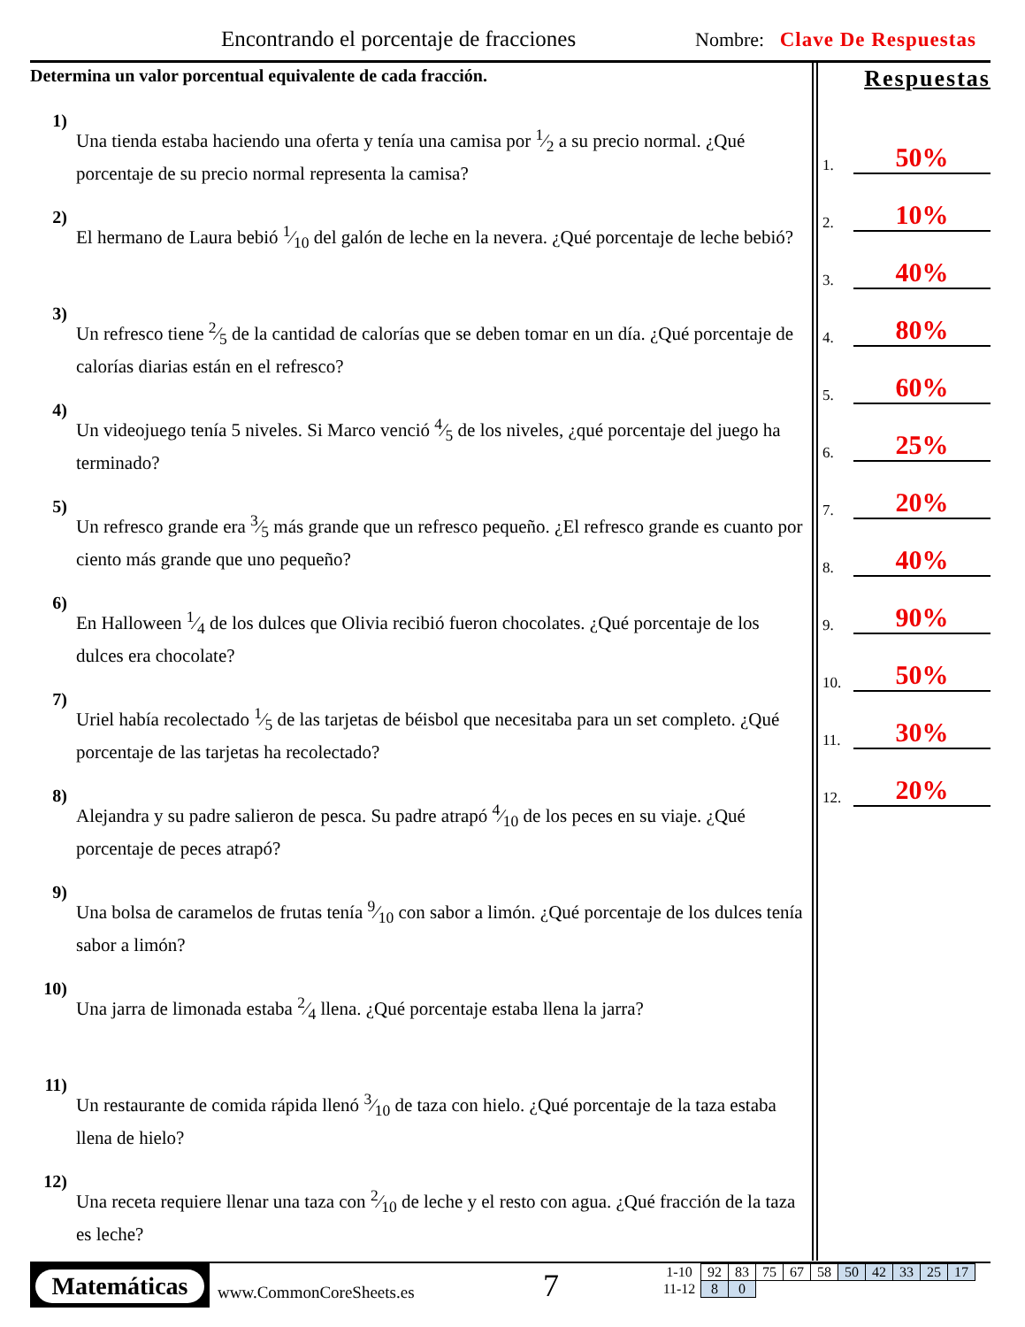Encontrando el porcentaje de fracciones
Nombre: Clave De Respuestas
Determina un valor porcentual equivalente de cada fracción.
1)
Una tienda estaba haciendo una oferta y tenía una camisa por 1⁄2 a su precio normal. ¿Qué porcentaje de su precio normal representa la camisa?
2)
El hermano de Laura bebió 1⁄10 del galón de leche en la nevera. ¿Qué porcentaje de leche bebió?
3)
Un refresco tiene 2⁄5 de la cantidad de calorías que se deben tomar en un día. ¿Qué porcentaje de calorías diarias están en el refresco?
4)
Un videojuego tenía 5 niveles. Si Marco venció 4⁄5 de los niveles, ¿qué porcentaje del juego ha terminado?
5)
Un refresco grande era 3⁄5 más grande que un refresco pequeño. ¿El refresco grande es cuanto por ciento más grande que uno pequeño?
6)
En Halloween 1⁄4 de los dulces que Olivia recibió fueron chocolates. ¿Qué porcentaje de los dulces era chocolate?
7)
Uriel había recolectado 1⁄5 de las tarjetas de béisbol que necesitaba para un set completo. ¿Qué porcentaje de las tarjetas ha recolectado?
8)
Alejandra y su padre salieron de pesca. Su padre atrapó 4⁄10 de los peces en su viaje. ¿Qué porcentaje de peces atrapó?
9)
Una bolsa de caramelos de frutas tenía 9⁄10 con sabor a limón. ¿Qué porcentaje de los dulces tenía sabor a limón?
10)
Una jarra de limonada estaba 2⁄4 llena. ¿Qué porcentaje estaba llena la jarra?
11)
Un restaurante de comida rápida llenó 3⁄10 de taza con hielo. ¿Qué porcentaje de la taza estaba llena de hielo?
12)
Una receta requiere llenar una taza con 2⁄10 de leche y el resto con agua. ¿Qué fracción de la taza es leche?
Respuestas
1.
50%
2.
10%
3.
40%
4.
80%
5.
60%
6.
25%
7.
20%
8.
40%
9.
90%
10.
50%
11.
30%
12.
20%
Matemáticas
www.CommonCoreSheets.es 7
| 1-10 | 92 | 83 | 75 | 67 | 58 | 50 | 42 | 33 | 25 | 17 |
| 11-12 | 8 | 0 | | | | | | | | |